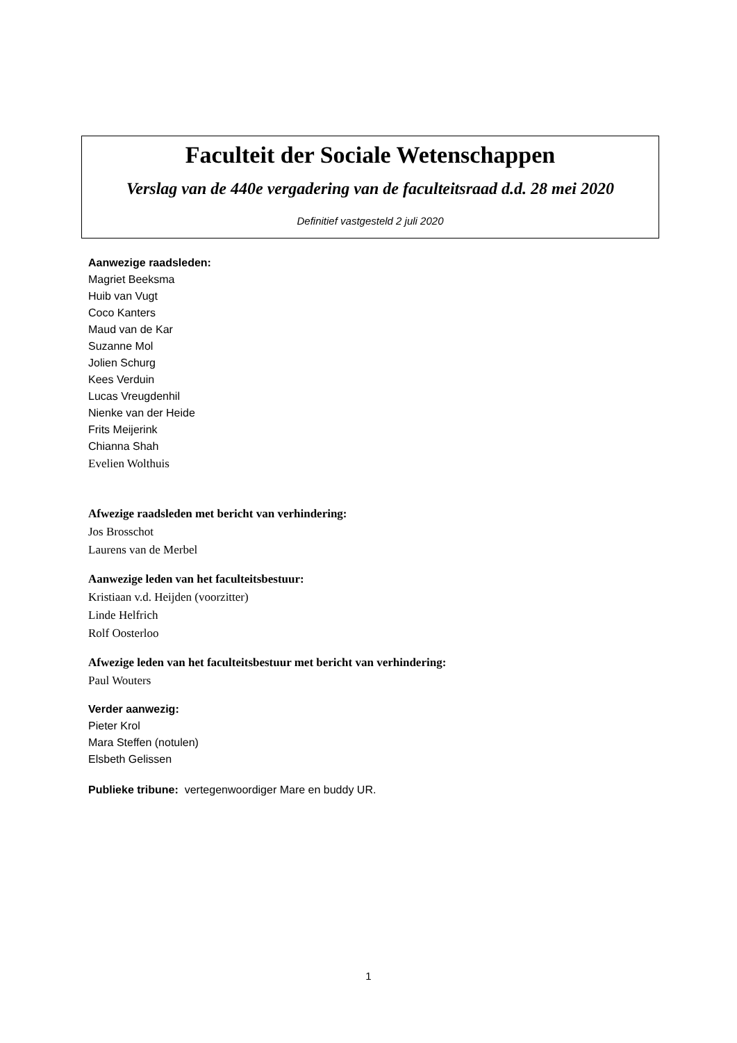Faculteit der Sociale Wetenschappen
Verslag van de 440e vergadering van de faculteitsraad d.d. 28 mei 2020
Definitief vastgesteld 2 juli 2020
Aanwezige raadsleden:
Magriet Beeksma
Huib van Vugt
Coco Kanters
Maud van de Kar
Suzanne Mol
Jolien Schurg
Kees Verduin
Lucas Vreugdenhil
Nienke van der Heide
Frits Meijerink
Chianna Shah
Evelien Wolthuis
Afwezige raadsleden met bericht van verhindering:
Jos Brosschot
Laurens van de Merbel
Aanwezige leden van het faculteitsbestuur:
Kristiaan v.d. Heijden (voorzitter)
Linde Helfrich
Rolf Oosterloo
Afwezige leden van het faculteitsbestuur met bericht van verhindering:
Paul Wouters
Verder aanwezig:
Pieter Krol
Mara Steffen (notulen)
Elsbeth Gelissen
Publieke tribune: vertegenwoordiger Mare en buddy UR.
1